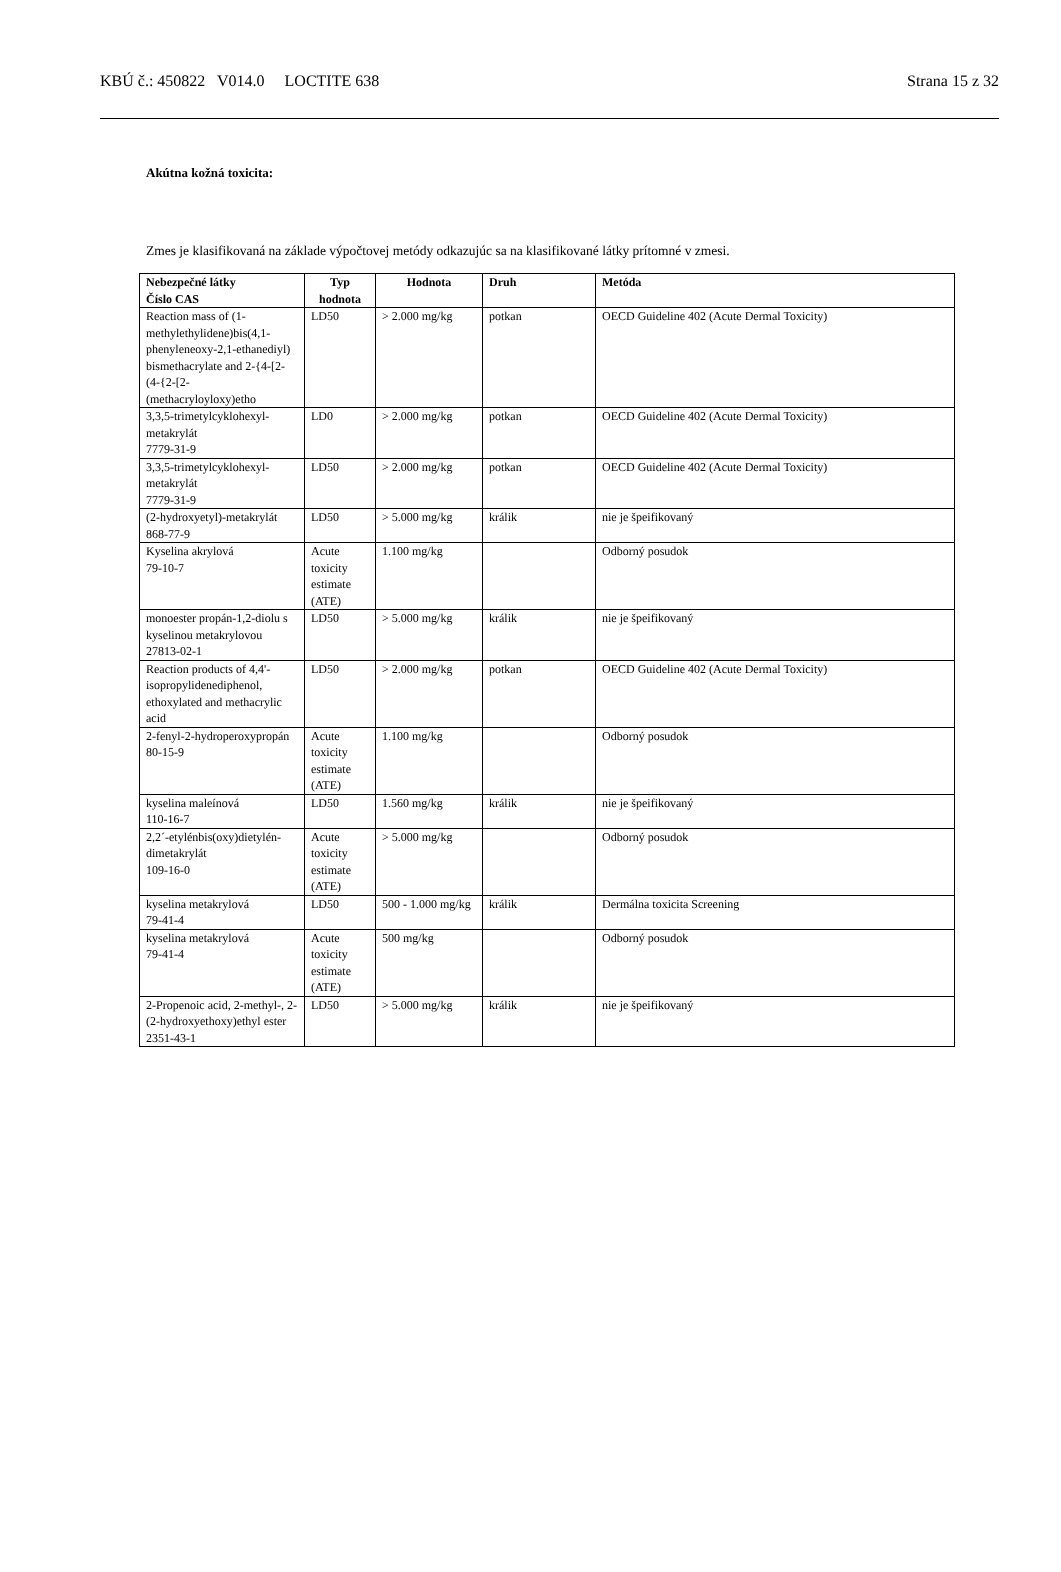KBÚ č.: 450822 V014.0 LOCTITE 638 Strana 15 z 32
Akútna kožná toxicita:
Zmes je klasifikovaná na základe výpočtovej metódy odkazujúc sa na klasifikované látky prítomné v zmesi.
| Nebezpečné látky Číslo CAS | Typ hodnota | Hodnota | Druh | Metóda |
| --- | --- | --- | --- | --- |
| Reaction mass of (1-methylethylidene)bis(4,1-phenyleneoxy-2,1-ethanediyl) bismethacrylate and 2-{4-[2-(4-{2-[2-(methacryloyloxy)etho | LD50 | > 2.000 mg/kg | potkan | OECD Guideline 402 (Acute Dermal Toxicity) |
| 3,3,5-trimetylcyklohexyl-metakrylát 7779-31-9 | LD0 | > 2.000 mg/kg | potkan | OECD Guideline 402 (Acute Dermal Toxicity) |
| 3,3,5-trimetylcyklohexyl-metakrylát 7779-31-9 | LD50 | > 2.000 mg/kg | potkan | OECD Guideline 402 (Acute Dermal Toxicity) |
| (2-hydroxyetyl)-metakrylát 868-77-9 | LD50 | > 5.000 mg/kg | králik | nie je špeifikovaný |
| Kyselina akrylová 79-10-7 | Acute toxicity estimate (ATE) | 1.100 mg/kg | | Odborný posudok |
| monoester propán-1,2-diolu s kyselinou metakrylovou 27813-02-1 | LD50 | > 5.000 mg/kg | králik | nie je špeifikovaný |
| Reaction products of 4,4'-isopropylidenediphenol, ethoxylated and methacrylic acid | LD50 | > 2.000 mg/kg | potkan | OECD Guideline 402 (Acute Dermal Toxicity) |
| 2-fenyl-2-hydroperoxypropán 80-15-9 | Acute toxicity estimate (ATE) | 1.100 mg/kg | | Odborný posudok |
| kyselina maleínová 110-16-7 | LD50 | 1.560 mg/kg | králik | nie je špeifikovaný |
| 2,2´-etylénbis(oxy)dietylén-dimetakrylát 109-16-0 | Acute toxicity estimate (ATE) | > 5.000 mg/kg | | Odborný posudok |
| kyselina metakrylová 79-41-4 | LD50 | 500 - 1.000 mg/kg | králik | Dermálna toxicita Screening |
| kyselina metakrylová 79-41-4 | Acute toxicity estimate (ATE) | 500 mg/kg | | Odborný posudok |
| 2-Propenoic acid, 2-methyl-, 2-(2-hydroxyethoxy)ethyl ester 2351-43-1 | LD50 | > 5.000 mg/kg | králik | nie je špeifikovaný |